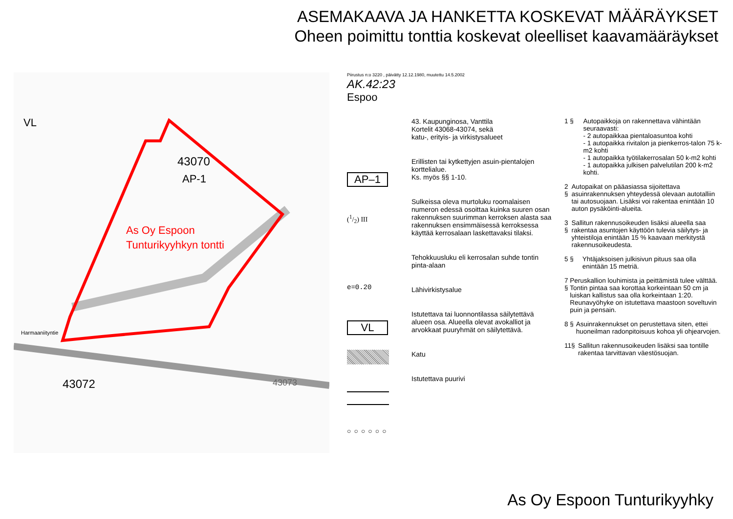ASEMAKAAVA JA HANKETTA KOSKEVAT MÄÄRÄYKSET
Oheen poimittu tonttia koskevat oleelliset kaavamääräykset
VL
43070
AP-1
As Oy Espoon
Tunturikyyhkyn tontti
43072
43073
Harmaaniityntie
Piirustus n:o 3220 , päivätty 12.12.1980, muutettu 14.5.2002
AK.42:23
Espoo
AP–1
(1/2) III
e=0.20
VL
○○○○○○
43. Kaupunginosa, Vanttila
Kortelit 43068-43074, sekä
katu-, erityis- ja virkistysalueet
Erillisten tai kytkettyjen asuin-pientalojen korttelialue.
Ks. myös §§ 1-10.
Sulkeissa oleva murtoluku roomalaisen numeron edessä osoittaa kuinka suuren osan rakennuksen suurimman kerroksen alasta saa rakennuksen ensimmäisessä kerroksessa käyttää kerrosalaan laskettavaksi tilaksi.
Tehokkuusluku eli kerrosalan suhde tontin pinta-alaan
Lähivirkistysalue
Istutettava tai luonnontilassa säilytettävä alueen osa. Alueella olevat avokalliot ja arvokkaat puuryhmät on säilytettävä.
Katu
Istutettava puurivi
1 § Autopaikkoja on rakennettava vähintään seuraavasti:
- 2 autopaikkaa pientaloasuntoa kohti
- 1 autopaikka rivitalon ja pienkerros-talon 75 k-m2 kohti
- 1 autopaikka työtilakerrosalan 50 k-m2 kohti
- 1 autopaikka julkisen palvelutilan 200 k-m2 kohti.
2 § Autopaikat on pääasiassa sijoitettava asuinrakennuksen yhteydessä olevaan autotalliin tai autosuojaan. Lisäksi voi rakentaa enintään 10 auton pysäköinti-alueita.
3 § Sallitun rakennusoikeuden lisäksi alueella saa rakentaa asuntojen käyttöön tulevia säilytys- ja yhteistiloja enintään 15 % kaavaan merkitystä rakennusoikeudesta.
5 § Yhtäjaksoisen julkisivun pituus saa olla enintään 15 metriä.
7 § Peruskallion louhimista ja peittämistä tulee välttää. Tontin pintaa saa korottaa korkeintaan 50 cm ja luiskan kallistus saa olla korkeintaan 1:20. Reunavyöhyke on istutettava maastoon soveltuvin puin ja pensain.
8 § Asuinrakennukset on perustettava siten, ettei huoneilman radonpitoisuus kohoa yli ohjearvojen.
11§ Sallitun rakennusoikeuden lisäksi saa tontille rakentaa tarvittavan väestösuojan.
As Oy Espoon Tunturikyyhky